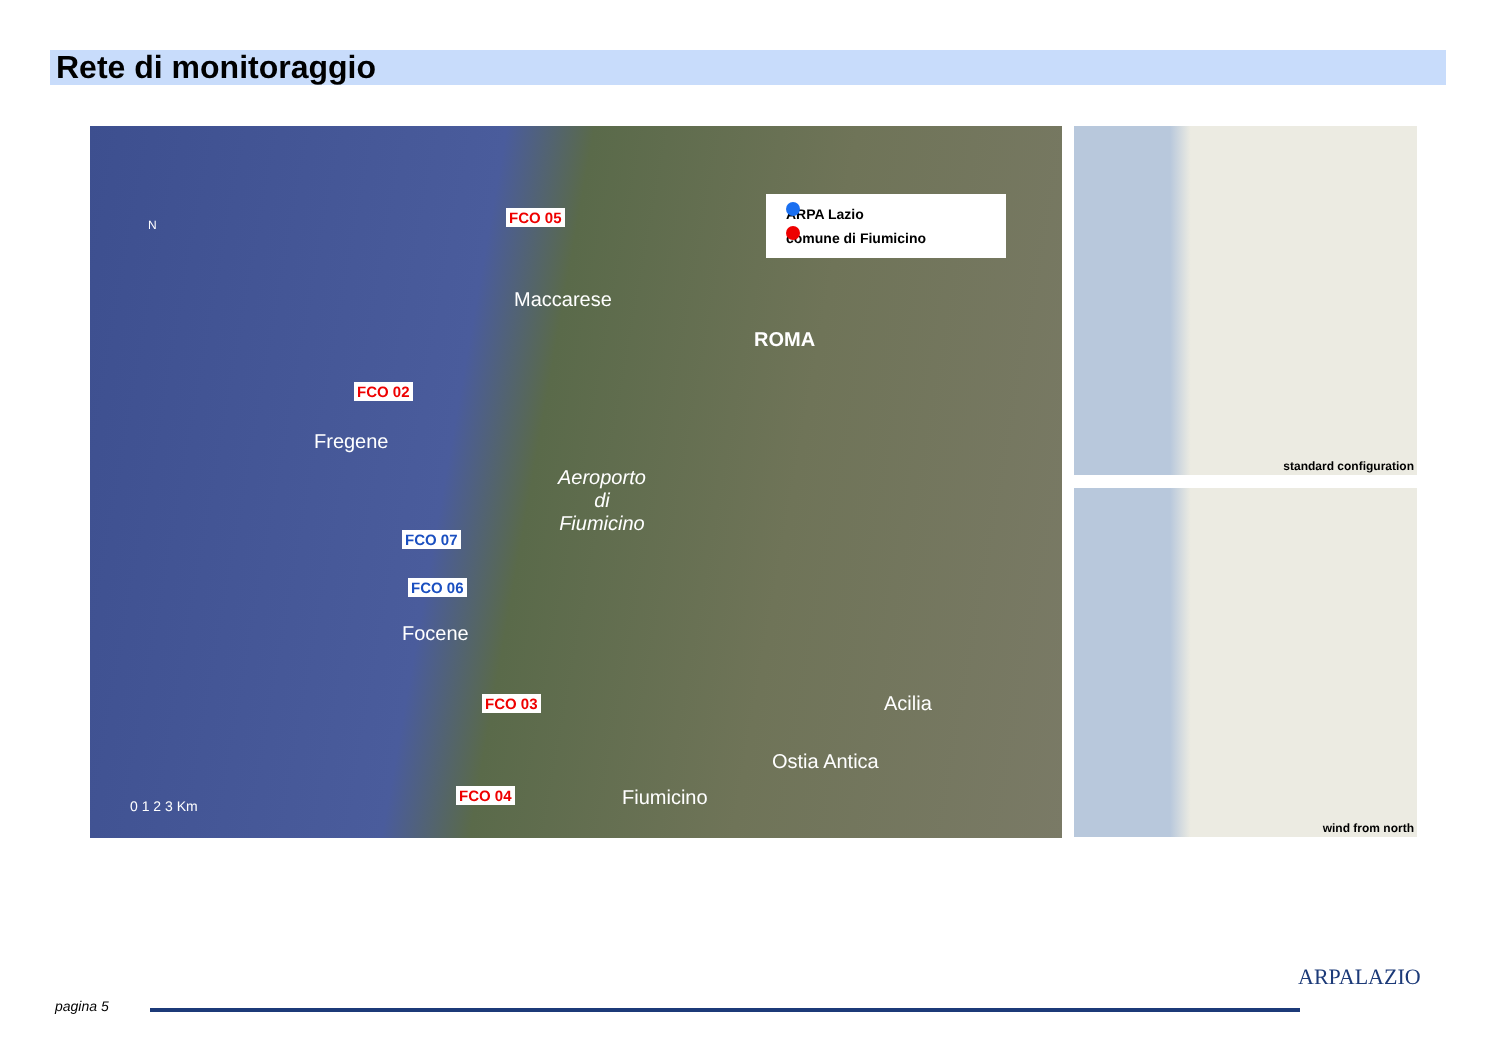Rete di monitoraggio
ARPA Lazio
comune di Fiumicino
N FCO 05
Maccarese
ROMA
FCO 02
Fregene
Aeroporto
di
Fiumicino
FCO 07
FCO 06
Focene
Acilia
FCO 03
Ostia Antica
FCO 04 Fiumicino 0 1 2 3 Km
standard configuration
wind from north
pagina 5
ARPALAZIO